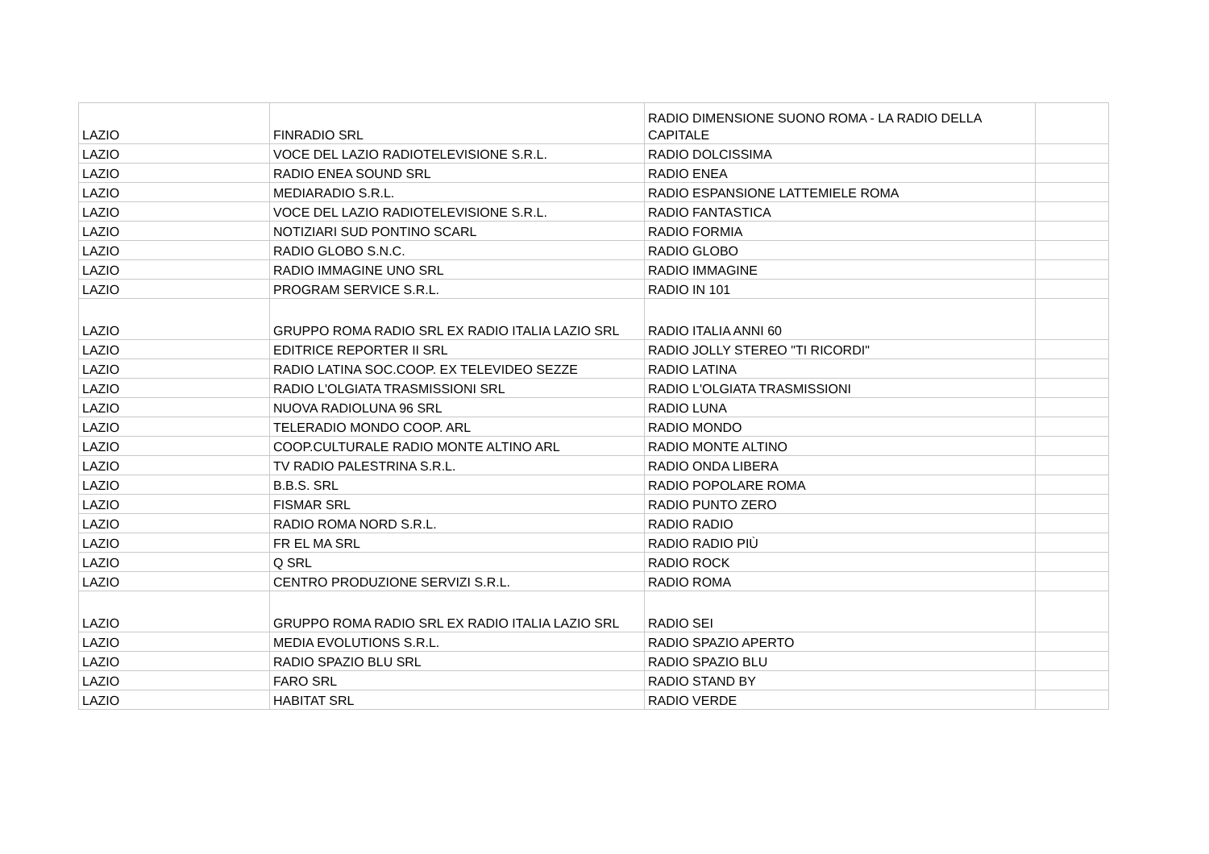| LAZIO | FINRADIO SRL | RADIO DIMENSIONE SUONO ROMA - LA RADIO DELLA CAPITALE | |
| LAZIO | VOCE DEL LAZIO RADIOTELEVISIONE S.R.L. | RADIO DOLCISSIMA | |
| LAZIO | RADIO ENEA SOUND SRL | RADIO ENEA | |
| LAZIO | MEDIARADIO S.R.L. | RADIO ESPANSIONE LATTEMIELE ROMA | |
| LAZIO | VOCE DEL LAZIO RADIOTELEVISIONE S.R.L. | RADIO FANTASTICA | |
| LAZIO | NOTIZIARI SUD PONTINO SCARL | RADIO FORMIA | |
| LAZIO | RADIO GLOBO S.N.C. | RADIO GLOBO | |
| LAZIO | RADIO IMMAGINE UNO SRL | RADIO IMMAGINE | |
| LAZIO | PROGRAM SERVICE S.R.L. | RADIO IN 101 | |
| LAZIO | GRUPPO ROMA RADIO SRL EX RADIO ITALIA LAZIO SRL | RADIO ITALIA ANNI 60 | |
| LAZIO | EDITRICE REPORTER II SRL | RADIO JOLLY STEREO "TI RICORDI" | |
| LAZIO | RADIO LATINA SOC.COOP. EX TELEVIDEO SEZZE | RADIO LATINA | |
| LAZIO | RADIO L'OLGIATA TRASMISSIONI SRL | RADIO L'OLGIATA TRASMISSIONI | |
| LAZIO | NUOVA RADIOLUNA 96 SRL | RADIO LUNA | |
| LAZIO | TELERADIO MONDO COOP. ARL | RADIO MONDO | |
| LAZIO | COOP.CULTURALE RADIO MONTE ALTINO ARL | RADIO MONTE ALTINO | |
| LAZIO | TV RADIO PALESTRINA S.R.L. | RADIO ONDA LIBERA | |
| LAZIO | B.B.S. SRL | RADIO POPOLARE ROMA | |
| LAZIO | FISMAR SRL | RADIO PUNTO ZERO | |
| LAZIO | RADIO ROMA NORD S.R.L. | RADIO RADIO | |
| LAZIO | FR EL MA SRL | RADIO RADIO PIÙ | |
| LAZIO | Q SRL | RADIO ROCK | |
| LAZIO | CENTRO PRODUZIONE SERVIZI S.R.L. | RADIO ROMA | |
| LAZIO | GRUPPO ROMA RADIO SRL EX RADIO ITALIA LAZIO SRL | RADIO SEI | |
| LAZIO | MEDIA EVOLUTIONS S.R.L. | RADIO SPAZIO APERTO | |
| LAZIO | RADIO SPAZIO BLU SRL | RADIO SPAZIO BLU | |
| LAZIO | FARO SRL | RADIO STAND BY | |
| LAZIO | HABITAT SRL | RADIO VERDE | |